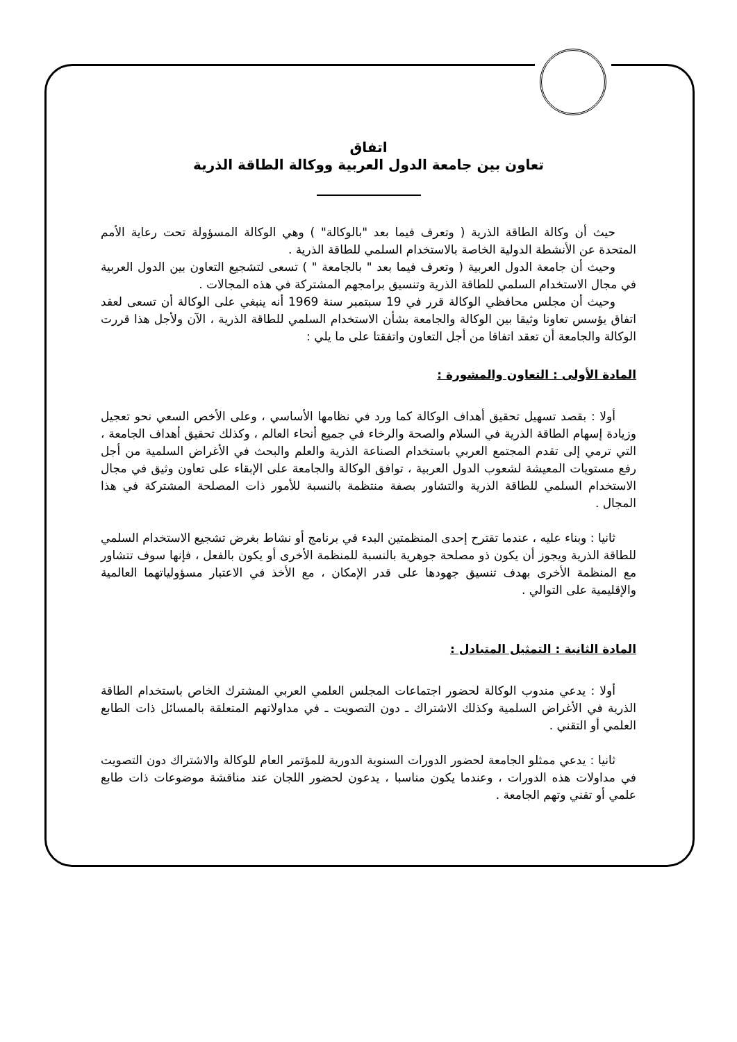اتفاق
تعاون بين جامعة الدول العربية ووكالة الطاقة الذرية
حيث أن وكالة الطاقة الذرية ( وتعرف فيما بعد "بالوكالة" ) وهي الوكالة المسؤولة تحت رعاية الأمم المتحدة عن الأنشطة الدولية الخاصة بالاستخدام السلمي للطاقة الذرية .
وحيث أن جامعة الدول العربية ( وتعرف فيما بعد " بالجامعة " ) تسعى لتشجيع التعاون بين الدول العربية في مجال الاستخدام السلمي للطاقة الذرية وتنسيق برامجهم المشتركة في هذه المجالات .
وحيث أن مجلس محافظي الوكالة قرر في 19 سبتمبر سنة 1969 أنه ينبغي على الوكالة أن تسعى لعقد اتفاق يؤسس تعاونا وثيقا بين الوكالة والجامعة بشأن الاستخدام السلمي للطاقة الذرية ، الآن ولأجل هذا قررت الوكالة والجامعة أن تعقد اتفاقا من أجل التعاون واتفقتا على ما يلي :
المادة الأولى : التعاون والمشورة :
أولا : بقصد تسهيل تحقيق أهداف الوكالة كما ورد في نظامها الأساسي ، وعلى الأخص السعي نحو تعجيل وزيادة إسهام الطاقة الذرية في السلام والصحة والرخاء في جميع أنحاء العالم ، وكذلك تحقيق أهداف الجامعة ، التي ترمي إلى تقدم المجتمع العربي باستخدام الصناعة الذرية والعلم والبحث في الأغراض السلمية من أجل رفع مستويات المعيشة لشعوب الدول العربية ، توافق الوكالة والجامعة على الإبقاء على تعاون وثيق في مجال الاستخدام السلمي للطاقة الذرية والتشاور بصفة منتظمة بالنسبة للأمور ذات المصلحة المشتركة في هذا المجال .
ثانيا : وبناء عليه ، عندما تقترح إحدى المنظمتين البدء في برنامج أو نشاط بغرض تشجيع الاستخدام السلمي للطاقة الذرية ويجوز أن يكون ذو مصلحة جوهرية بالنسبة للمنظمة الأخرى أو يكون بالفعل ، فإنها سوف تتشاور مع المنظمة الأخرى بهدف تنسيق جهودها على قدر الإمكان ، مع الأخذ في الاعتبار مسؤولياتهما العالمية والإقليمية على التوالي .
المادة الثانية : التمثيل المتبادل :
أولا : يدعي مندوب الوكالة لحضور اجتماعات المجلس العلمي العربي المشترك الخاص باستخدام الطاقة الذرية في الأغراض السلمية وكذلك الاشتراك ـ دون التصويت ـ في مداولاتهم المتعلقة بالمسائل ذات الطابع العلمي أو التقني .
ثانيا : يدعي ممثلو الجامعة لحضور الدورات السنوية الدورية للمؤتمر العام للوكالة والاشتراك دون التصويت في مداولات هذه الدورات ، وعندما يكون مناسبا ، يدعون لحضور اللجان عند مناقشة موضوعات ذات طابع علمي أو تقني وتهم الجامعة .